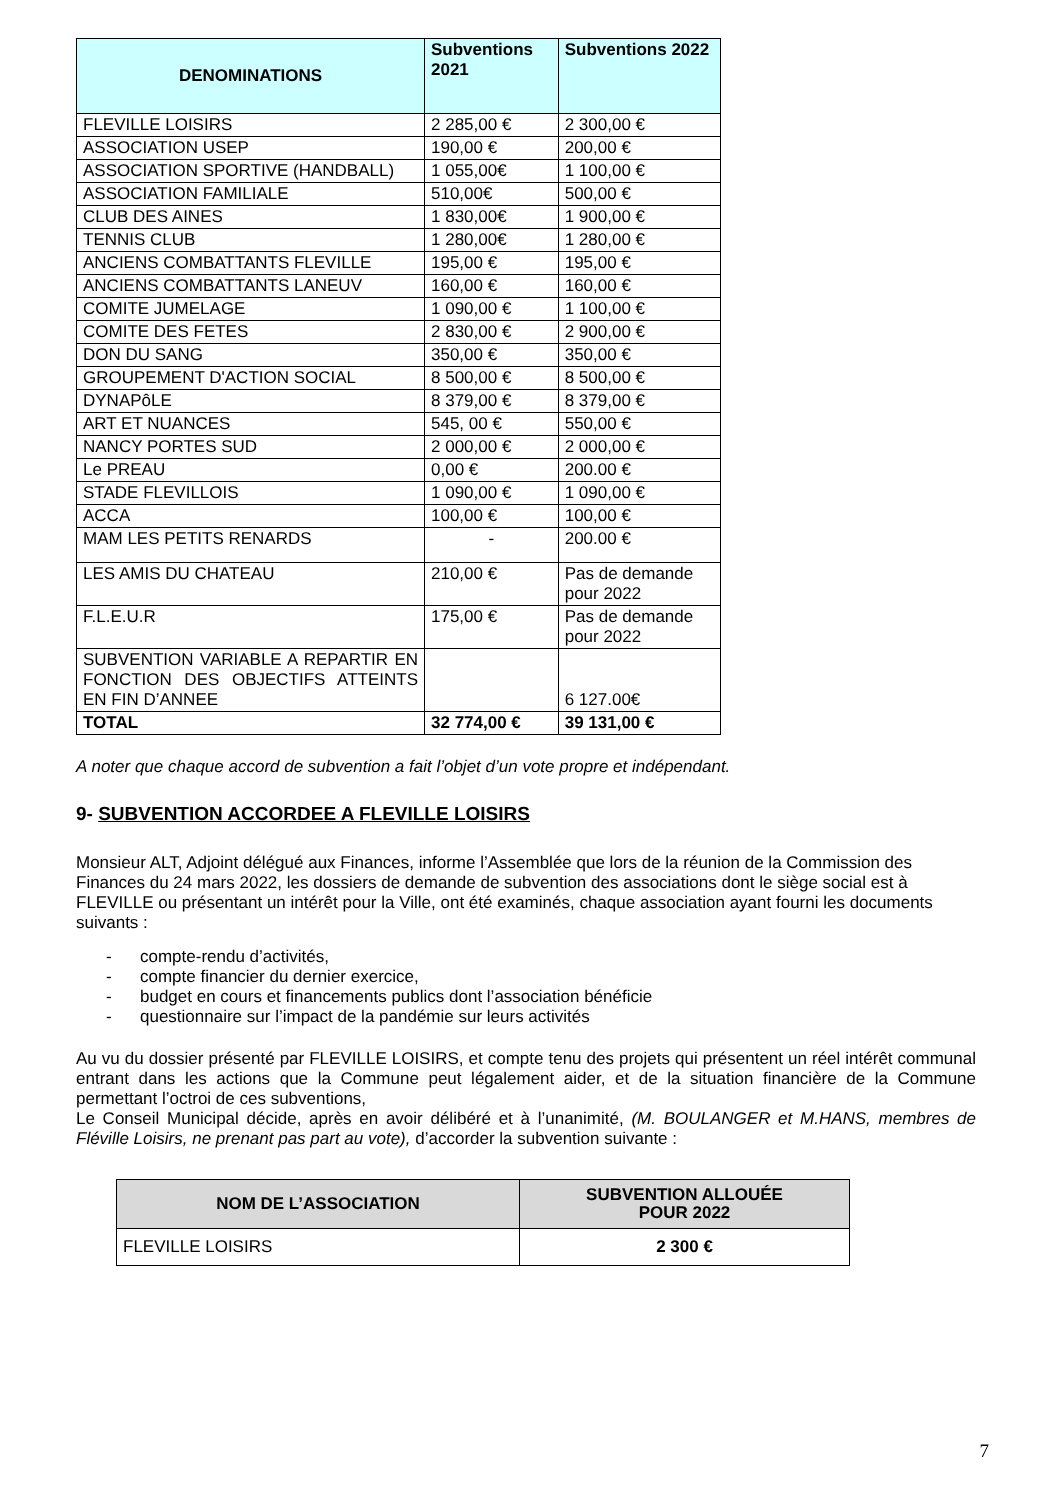| DENOMINATIONS | Subventions 2021 | Subventions 2022 |
| --- | --- | --- |
| FLEVILLE LOISIRS | 2 285,00 € | 2 300,00 € |
| ASSOCIATION USEP | 190,00 € | 200,00 € |
| ASSOCIATION SPORTIVE (HANDBALL) | 1 055,00€ | 1 100,00 € |
| ASSOCIATION FAMILIALE | 510,00€ | 500,00 € |
| CLUB DES AINES | 1 830,00€ | 1 900,00 € |
| TENNIS CLUB | 1 280,00€ | 1 280,00 € |
| ANCIENS COMBATTANTS FLEVILLE | 195,00 € | 195,00 € |
| ANCIENS COMBATTANTS LANEUV | 160,00 € | 160,00 € |
| COMITE JUMELAGE | 1 090,00 € | 1 100,00 € |
| COMITE DES FETES | 2 830,00 € | 2 900,00 € |
| DON DU SANG | 350,00 € | 350,00 € |
| GROUPEMENT D'ACTION SOCIAL | 8 500,00 € | 8 500,00 € |
| DYNAPôLE | 8 379,00 € | 8 379,00 € |
| ART ET NUANCES | 545, 00 € | 550,00 € |
| NANCY PORTES SUD | 2 000,00 € | 2 000,00 € |
| Le PREAU | 0,00 € | 200.00 € |
| STADE FLEVILLOIS | 1 090,00 € | 1 090,00 € |
| ACCA | 100,00 € | 100,00 € |
| MAM LES PETITS RENARDS | - | 200.00 € |
| LES AMIS DU CHATEAU | 210,00 € | Pas de demande pour 2022 |
| F.L.E.U.R | 175,00 € | Pas de demande pour 2022 |
| SUBVENTION VARIABLE A REPARTIR EN FONCTION DES OBJECTIFS ATTEINTS EN FIN D’ANNEE | | 6 127.00€ |
| TOTAL | 32 774,00 € | 39 131,00 € |
A noter que chaque accord de subvention a fait l’objet d’un vote propre et indépendant.
9- SUBVENTION ACCORDEE A FLEVILLE LOISIRS
Monsieur ALT, Adjoint délégué aux Finances, informe l’Assemblée que lors de la réunion de la Commission des Finances du 24 mars 2022, les dossiers de demande de subvention des associations dont le siège social est à FLEVILLE ou présentant un intérêt pour la Ville, ont été examinés, chaque association ayant fourni les documents suivants :
- compte-rendu d’activités,
- compte financier du dernier exercice,
- budget en cours et financements publics dont l’association bénéficie
- questionnaire sur l’impact de la pandémie sur leurs activités
Au vu du dossier présenté par FLEVILLE LOISIRS, et compte tenu des projets qui présentent un réel intérêt communal entrant dans les actions que la Commune peut légalement aider, et de la situation financière de la Commune permettant l’octroi de ces subventions,
Le Conseil Municipal décide, après en avoir délibéré et à l’unanimité, (M. BOULANGER et M.HANS, membres de Fléville Loisirs, ne prenant pas part au vote), d’accorder la subvention suivante :
| NOM DE L’ASSOCIATION | SUBVENTION ALLOUÉE POUR 2022 |
| --- | --- |
| FLEVILLE LOISIRS | 2 300 € |
7